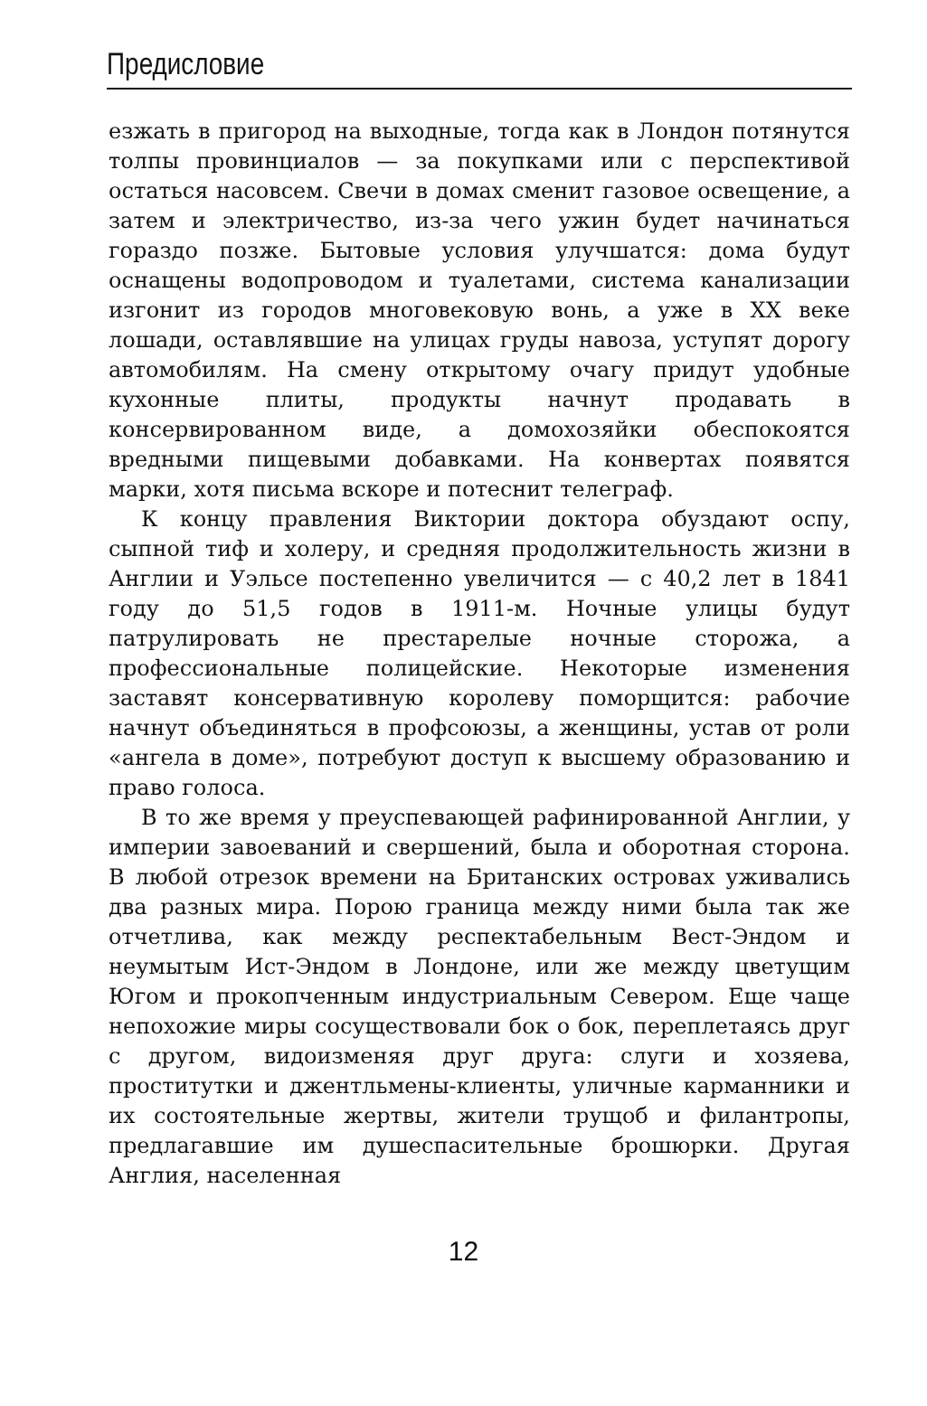Предисловие
езжать в пригород на выходные, тогда как в Лондон потянутся толпы провинциалов — за покупками или с перспективой остаться насовсем. Свечи в домах сменит газовое освещение, а затем и электричество, из-за чего ужин будет начинаться гораздо позже. Бытовые условия улучшатся: дома будут оснащены водопроводом и туалетами, система канализации изгонит из городов многовековую вонь, а уже в XX веке лошади, оставлявшие на улицах груды навоза, уступят дорогу автомобилям. На смену открытому очагу придут удобные кухонные плиты, продукты начнут продавать в консервированном виде, а домохозяйки обеспокоятся вредными пищевыми добавками. На конвертах появятся марки, хотя письма вскоре и потеснит телеграф.
К концу правления Виктории доктора обуздают оспу, сыпной тиф и холеру, и средняя продолжительность жизни в Англии и Уэльсе постепенно увеличится — с 40,2 лет в 1841 году до 51,5 годов в 1911-м. Ночные улицы будут патрулировать не престарелые ночные сторожа, а профессиональные полицейские. Некоторые изменения заставят консервативную королеву поморщится: рабочие начнут объединяться в профсоюзы, а женщины, устав от роли «ангела в доме», потребуют доступ к высшему образованию и право голоса.
В то же время у преуспевающей рафинированной Англии, у империи завоеваний и свершений, была и оборотная сторона. В любой отрезок времени на Британских островах уживались два разных мира. Порою граница между ними была так же отчетлива, как между респектабельным Вест-Эндом и неумытым Ист-Эндом в Лондоне, или же между цветущим Югом и прокопченным индустриальным Севером. Еще чаще непохожие миры сосуществовали бок о бок, переплетаясь друг с другом, видоизменяя друг друга: слуги и хозяева, проститутки и джентльмены-клиенты, уличные карманники и их состоятельные жертвы, жители трущоб и филантропы, предлагавшие им душеспасительные брошюрки. Другая Англия, населенная
12